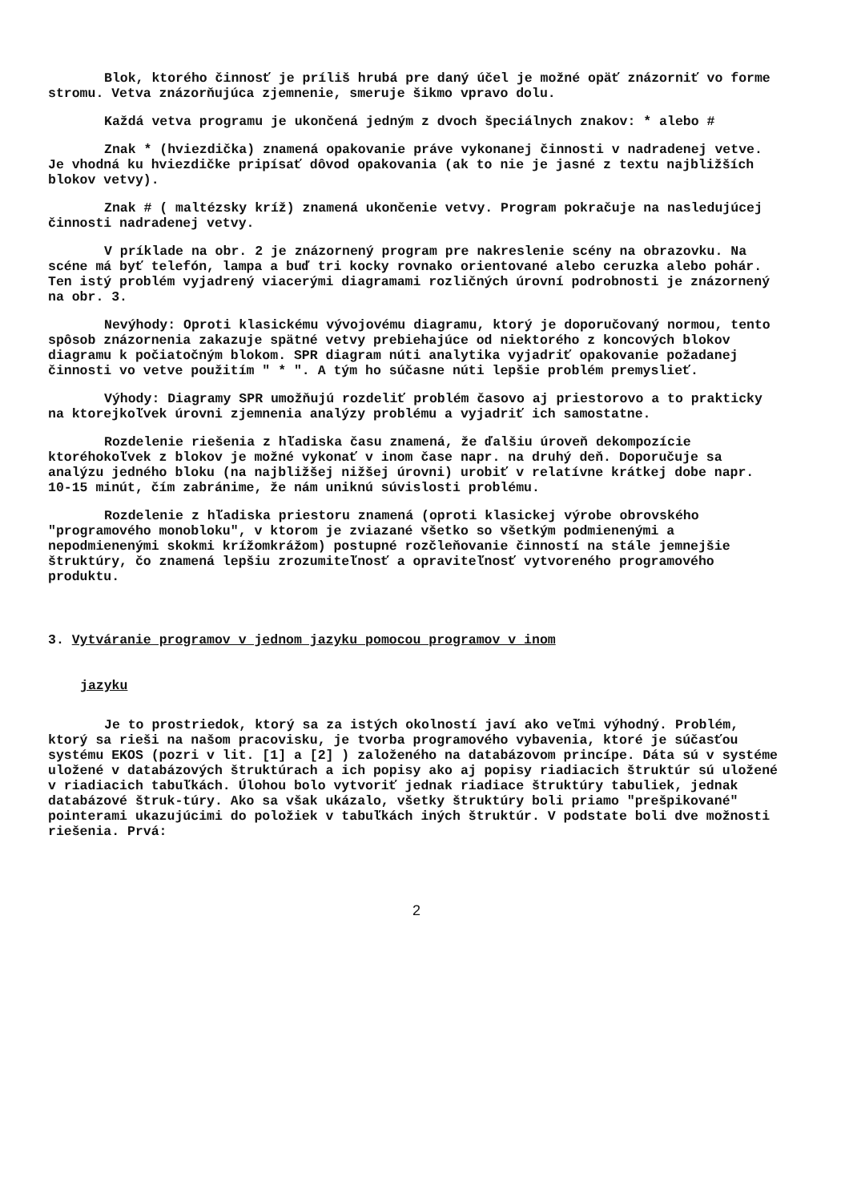Blok, ktorého činnosť je príliš hrubá pre daný účel je možné opäť znázorniť vo forme stromu. Vetva znázorňujúca zjemnenie, smeruje šikmo vpravo dolu.
Každá vetva programu je ukončená jedným z dvoch špeciálnych znakov: * alebo #
Znak * (hviezdička) znamená opakovanie práve vykonanej činnosti v nadradenej vetve. Je vhodná ku hviezdičke pripísať dôvod opakovania (ak to nie je jasné z textu najbližších blokov vetvy).
Znak # ( maltézsky kríž) znamená ukončenie vetvy. Program pokračuje na nasledujúcej činnosti nadradenej vetvy.
V príklade na obr. 2 je znázornený program pre nakreslenie scény na obrazovku. Na scéne má byť telefón, lampa a buď tri kocky rovnako orientované alebo ceruzka alebo pohár. Ten istý problém vyjadrený viacerými diagramami rozličných úrovní podrobnosti je znázornený na obr. 3.
Nevýhody: Oproti klasickému vývojovému diagramu, ktorý je doporučovaný normou, tento spôsob znázornenia zakazuje spätné vetvy prebiehajúce od niektorého z koncových blokov diagramu k počiatočným blokom. SPR diagram núti analytika vyjadriť opakovanie požadanej činnosti vo vetve použitím " * ". A tým ho súčasne núti lepšie problém premyslieť.
Výhody: Diagramy SPR umožňujú rozdeliť problém časovo aj priestorovo a to prakticky na ktorejkoľvek úrovni zjemnenia analýzy problému a vyjadriť ich samostatne.
Rozdelenie riešenia z hľadiska času znamená, že ďalšiu úroveň dekompozície ktoréhokoľvek z blokov je možné vykonať v inom čase napr. na druhý deň. Doporučuje sa analýzu jedného bloku (na najbližšej nižšej úrovni) urobiť v relatívne krátkej dobe napr. 10-15 minút, čím zabránime, že nám uniknú súvislosti problému.
Rozdelenie z hľadiska priestoru znamená (oproti klasickej výrobe obrovského "programového monobloku", v ktorom je zviazané všetko so všetkým podmienenými a nepodmienenými skokmi krížomkrážom) postupné rozčleňovanie činností na stále jemnejšie štruktúry, čo znamená lepšiu zrozumiteľnosť a opraviteľnosť vytvoreného programového produktu.
3. Vytváranie programov v jednom jazyku pomocou programov v inom
jazyku
Je to prostriedok, ktorý sa za istých okolností javí ako veľmi výhodný. Problém, ktorý sa rieši na našom pracovisku, je tvorba programového vybavenia, ktoré je súčasťou systému EKOS (pozri v lit. [1] a [2] ) založeného na databázovom princípe. Dáta sú v systéme uložené v databázových štruktúrach a ich popisy ako aj popisy riadiacich štruktúr sú uložené v riadiacich tabuľkách. Úlohou bolo vytvoriť jednak riadiace štruktúry tabuliek, jednak databázové štruk-túry. Ako sa však ukázalo, všetky štruktúry boli priamo "prešpikované" pointerami ukazujúcimi do položiek v tabuľkách iných štruktúr. V podstate boli dve možnosti riešenia. Prvá:
2